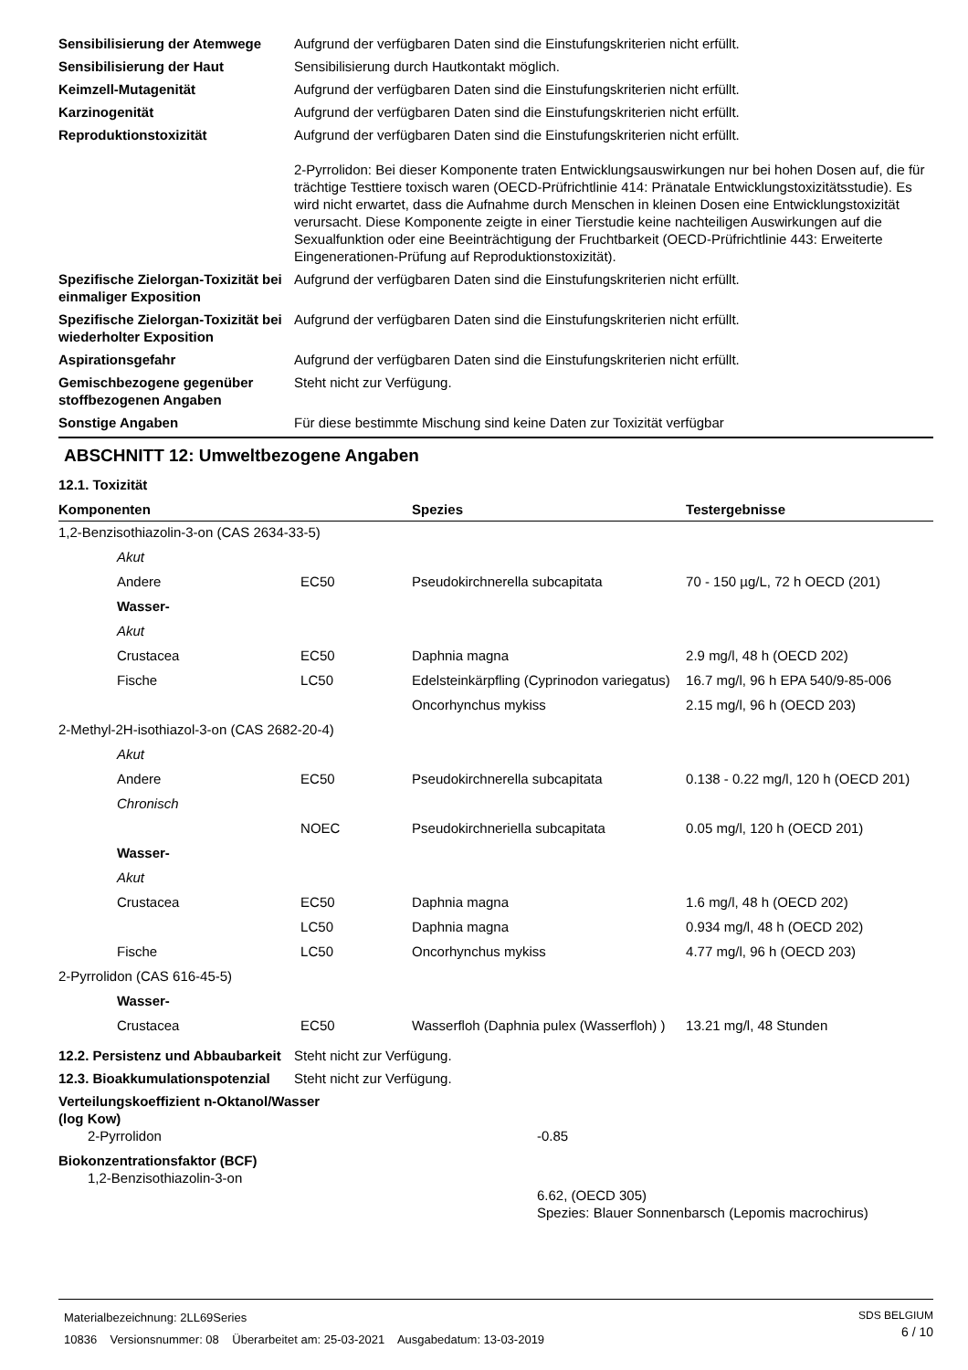Sensibilisierung der Atemwege
Aufgrund der verfügbaren Daten sind die Einstufungskriterien nicht erfüllt.
Sensibilisierung der Haut Sensibilisierung durch Hautkontakt möglich.
Keimzell-Mutagenität Aufgrund der verfügbaren Daten sind die Einstufungskriterien nicht erfüllt.
Karzinogenität Aufgrund der verfügbaren Daten sind die Einstufungskriterien nicht erfüllt.
Reproduktionstoxizität Aufgrund der verfügbaren Daten sind die Einstufungskriterien nicht erfüllt.
2-Pyrrolidon: Bei dieser Komponente traten Entwicklungsauswirkungen nur bei hohen Dosen auf, die für trächtige Testtiere toxisch waren (OECD-Prüfrichtlinie 414: Pränatale Entwicklungstoxizitätsstudie). Es wird nicht erwartet, dass die Aufnahme durch Menschen in kleinen Dosen eine Entwicklungstoxizität verursacht. Diese Komponente zeigte in einer Tierstudie keine nachteiligen Auswirkungen auf die Sexualfunktion oder eine Beeinträchtigung der Fruchtbarkeit (OECD-Prüfrichtlinie 443: Erweiterte Eingenerationen-Prüfung auf Reproduktionstoxizität).
Spezifische Zielorgan-Toxizität bei einmaliger Exposition
Aufgrund der verfügbaren Daten sind die Einstufungskriterien nicht erfüllt.
Spezifische Zielorgan-Toxizität bei wiederholter Exposition
Aufgrund der verfügbaren Daten sind die Einstufungskriterien nicht erfüllt.
Aspirationsgefahr Aufgrund der verfügbaren Daten sind die Einstufungskriterien nicht erfüllt.
Gemischbezogene gegenüber stoffbezogenen Angaben
Steht nicht zur Verfügung.
Sonstige Angaben Für diese bestimmte Mischung sind keine Daten zur Toxizität verfügbar
ABSCHNITT 12: Umweltbezogene Angaben
12.1. Toxizität
| Komponenten | | | Spezies | Testergebnisse |
| --- | --- | --- | --- | --- |
| 1,2-Benzisothiazolin-3-on (CAS 2634-33-5) | | | | |
| | Akut | | | |
| | Andere | EC50 | Pseudokirchnerella subcapitata | 70 - 150 µg/L, 72 h OECD (201) |
| | Wasser- | | | |
| | Akut | | | |
| | Crustacea | EC50 | Daphnia magna | 2.9 mg/l, 48 h (OECD 202) |
| | Fische | LC50 | Edelsteinkärpfling (Cyprinodon variegatus) | 16.7 mg/l, 96 h EPA 540/9-85-006 |
| | | | Oncorhynchus mykiss | 2.15 mg/l, 96 h (OECD 203) |
| 2-Methyl-2H-isothiazol-3-on (CAS 2682-20-4) | | | | |
| | Akut | | | |
| | Andere | EC50 | Pseudokirchnerella subcapitata | 0.138 - 0.22 mg/l, 120 h (OECD 201) |
| | Chronisch | | | |
| | | NOEC | Pseudokirchneriella subcapitata | 0.05 mg/l, 120 h (OECD 201) |
| | Wasser- | | | |
| | Akut | | | |
| | Crustacea | EC50 | Daphnia magna | 1.6 mg/l, 48 h (OECD 202) |
| | | LC50 | Daphnia magna | 0.934 mg/l, 48 h (OECD 202) |
| | Fische | LC50 | Oncorhynchus mykiss | 4.77 mg/l, 96 h (OECD 203) |
| 2-Pyrrolidon (CAS 616-45-5) | | | | |
| | Wasser- | | | |
| | Crustacea | EC50 | Wasserfloh (Daphnia pulex (Wasserfloh) ) | 13.21 mg/l, 48 Stunden |
12.2. Persistenz und Abbaubarkeit
Steht nicht zur Verfügung.
12.3. Bioakkumulationspotenzial
Steht nicht zur Verfügung.
Verteilungskoeffizient n-Oktanol/Wasser (log Kow)
2-Pyrrolidon -0.85
Biokonzentrationsfaktor (BCF)
1,2-Benzisothiazolin-3-on
6.62, (OECD 305)
Spezies: Blauer Sonnenbarsch (Lepomis macrochirus)
Materialbezeichnung: 2LL69Series
10836 Versionsnummer: 08 Überarbeitet am: 25-03-2021 Ausgabedatum: 13-03-2019
SDS BELGIUM
6 / 10